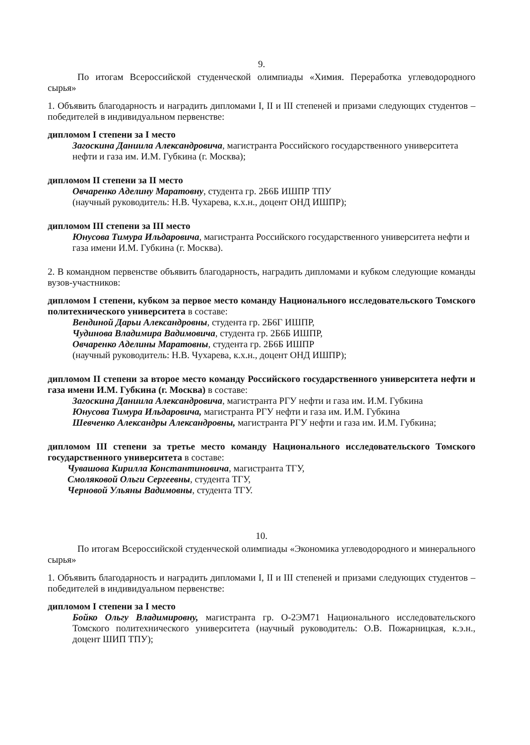9.
По итогам Всероссийской студенческой олимпиады «Химия. Переработка углеводородного сырья»
1. Объявить благодарность и наградить дипломами I, II и III степеней и призами следующих студентов – победителей в индивидуальном первенстве:
дипломом I степени за I место
Загоскина Даниила Александровича, магистранта Российского государственного университета нефти и газа им. И.М. Губкина (г. Москва);
дипломом II степени за II место
Овчаренко Аделину Маратовну, студента гр. 2Б6Б ИШПР ТПУ
(научный руководитель: Н.В. Чухарева, к.х.н., доцент ОНД ИШПР);
дипломом III степени за III место
Юнусова Тимура Ильдаровича, магистранта Российского государственного университета нефти и газа имени И.М. Губкина (г. Москва).
2. В командном первенстве объявить благодарность, наградить дипломами и кубком следующие команды вузов-участников:
дипломом I степени, кубком за первое место команду Национального исследовательского Томского политехнического университета в составе:
Вендиной Дарьи Александровны, студента гр. 2Б6Г ИШПР,
Чудинова Владимира Вадимовича, студента гр. 2Б6Б ИШПР,
Овчаренко Аделины Маратовны, студента гр. 2Б6Б ИШПР
(научный руководитель: Н.В. Чухарева, к.х.н., доцент ОНД ИШПР);
дипломом II степени за второе место команду Российского государственного университета нефти и газа имени И.М. Губкина (г. Москва) в составе:
Загоскина Даниила Александровича, магистранта РГУ нефти и газа им. И.М. Губкина
Юнусова Тимура Ильдаровича, магистранта РГУ нефти и газа им. И.М. Губкина
Шевченко Александры Александровны, магистранта РГУ нефти и газа им. И.М. Губкина;
дипломом III степени за третье место команду Национального исследовательского Томского государственного университета в составе:
Чувашова Кирилла Константиновича, магистранта ТГУ,
Смоляковой Ольги Сергеевны, студента ТГУ,
Черновой Ульяны Вадимовны, студента ТГУ.
10.
По итогам Всероссийской студенческой олимпиады «Экономика углеводородного и минерального сырья»
1. Объявить благодарность и наградить дипломами I, II и III степеней и призами следующих студентов – победителей в индивидуальном первенстве:
дипломом I степени за I место
Бойко Ольгу Владимировну, магистранта гр. О-2ЭМ71 Национального исследовательского Томского политехнического университета (научный руководитель: О.В. Пожарницкая, к.э.н., доцент ШИП ТПУ);